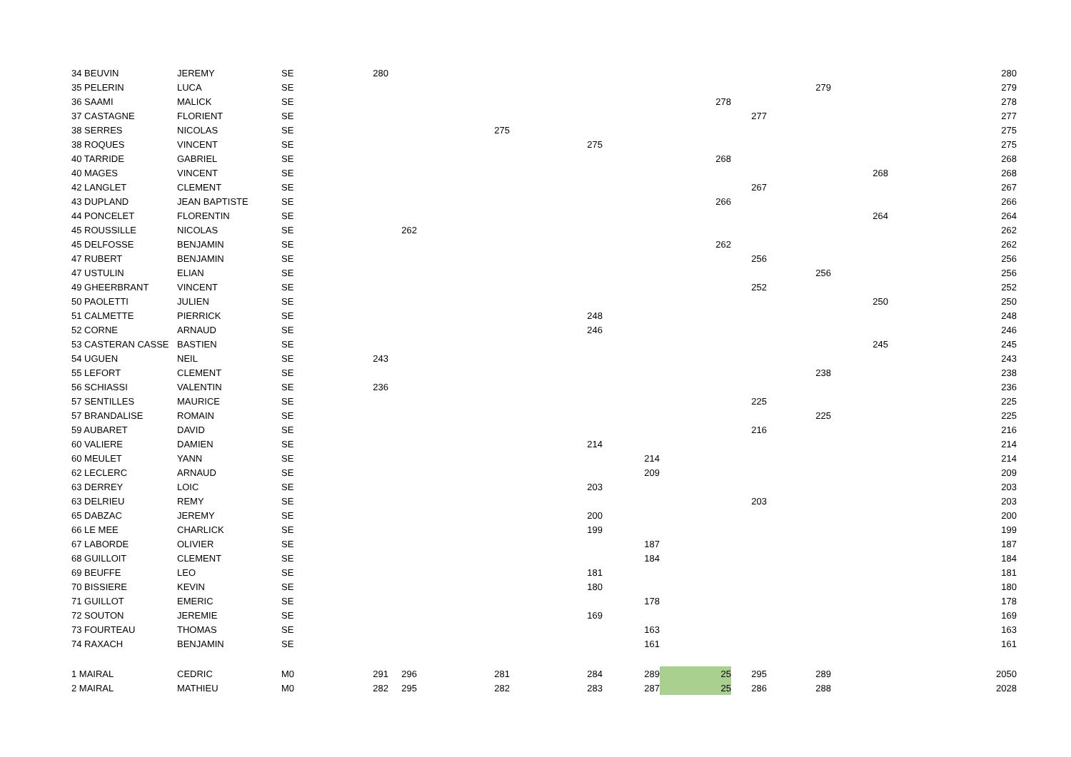| 34 BEUVIN | JEREMY | SE | 280 | | | | | | | | | 280 |
| 35 PELERIN | LUCA | SE | | | | | | | | 279 | | 279 |
| 36 SAAMI | MALICK | SE | | | | | | 278 | | | | 278 |
| 37 CASTAGNE | FLORIENT | SE | | | | | | | 277 | | | 277 |
| 38 SERRES | NICOLAS | SE | | | 275 | | | | | | | 275 |
| 38 ROQUES | VINCENT | SE | | | | 275 | | | | | | 275 |
| 40 TARRIDE | GABRIEL | SE | | | | | | 268 | | | | 268 |
| 40 MAGES | VINCENT | SE | | | | | | | | | 268 | 268 |
| 42 LANGLET | CLEMENT | SE | | | | | | | 267 | | | 267 |
| 43 DUPLAND | JEAN BAPTISTE | SE | | | | | | 266 | | | | 266 |
| 44 PONCELET | FLORENTIN | SE | | | | | | | | | 264 | 264 |
| 45 ROUSSILLE | NICOLAS | SE | | 262 | | | | | | | | 262 |
| 45 DELFOSSE | BENJAMIN | SE | | | | | | 262 | | | | 262 |
| 47 RUBERT | BENJAMIN | SE | | | | | | | 256 | | | 256 |
| 47 USTULIN | ELIAN | SE | | | | | | | | 256 | | 256 |
| 49 GHEERBRANT | VINCENT | SE | | | | | | | 252 | | | 252 |
| 50 PAOLETTI | JULIEN | SE | | | | | | | | | 250 | 250 |
| 51 CALMETTE | PIERRICK | SE | | | | 248 | | | | | | 248 |
| 52 CORNE | ARNAUD | SE | | | | 246 | | | | | | 246 |
| 53 CASTERAN CASSE | BASTIEN | SE | | | | | | | | | 245 | 245 |
| 54 UGUEN | NEIL | SE | 243 | | | | | | | | | 243 |
| 55 LEFORT | CLEMENT | SE | | | | | | | | 238 | | 238 |
| 56 SCHIASSI | VALENTIN | SE | 236 | | | | | | | | | 236 |
| 57 SENTILLES | MAURICE | SE | | | | | | | 225 | | | 225 |
| 57 BRANDALISE | ROMAIN | SE | | | | | | | | 225 | | 225 |
| 59 AUBARET | DAVID | SE | | | | | | | 216 | | | 216 |
| 60 VALIERE | DAMIEN | SE | | | | 214 | | | | | | 214 |
| 60 MEULET | YANN | SE | | | | | 214 | | | | | 214 |
| 62 LECLERC | ARNAUD | SE | | | | | 209 | | | | | 209 |
| 63 DERREY | LOIC | SE | | | | 203 | | | | | | 203 |
| 63 DELRIEU | REMY | SE | | | | | | | 203 | | | 203 |
| 65 DABZAC | JEREMY | SE | | | | 200 | | | | | | 200 |
| 66 LE MEE | CHARLICK | SE | | | | 199 | | | | | | 199 |
| 67 LABORDE | OLIVIER | SE | | | | | 187 | | | | | 187 |
| 68 GUILLOIT | CLEMENT | SE | | | | | 184 | | | | | 184 |
| 69 BEUFFE | LEO | SE | | | | 181 | | | | | | 181 |
| 70 BISSIERE | KEVIN | SE | | | | 180 | | | | | | 180 |
| 71 GUILLOT | EMERIC | SE | | | | | 178 | | | | | 178 |
| 72 SOUTON | JEREMIE | SE | | | | 169 | | | | | | 169 |
| 73 FOURTEAU | THOMAS | SE | | | | | 163 | | | | | 163 |
| 74 RAXACH | BENJAMIN | SE | | | | | 161 | | | | | 161 |
| 1 MAIRAL | CEDRIC | M0 | 291 | 296 | 281 | 284 | 289 | 25 | 295 | 289 | | 2050 |
| 2 MAIRAL | MATHIEU | M0 | 282 | 295 | 282 | 283 | 287 | 25 | 286 | 288 | | 2028 |